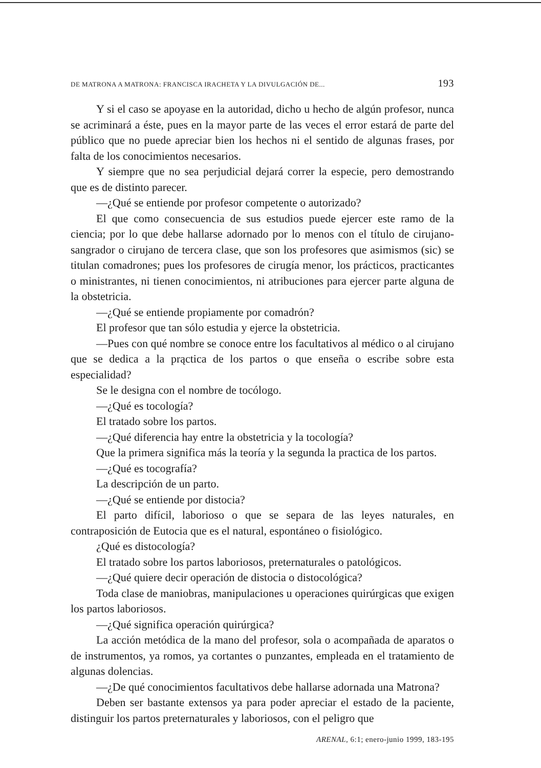DE MATRONA A MATRONA: FRANCISCA IRACHETA Y LA DIVULGACIÓN DE... 193
Y si el caso se apoyase en la autoridad, dicho u hecho de algún profesor, nunca se acriminará a éste, pues en la mayor parte de las veces el error estará de parte del público que no puede apreciar bien los hechos ni el sentido de algunas frases, por falta de los conocimientos necesarios.
Y siempre que no sea perjudicial dejará correr la especie, pero demostrando que es de distinto parecer.
—¿Qué se entiende por profesor competente o autorizado?
El que como consecuencia de sus estudios puede ejercer este ramo de la ciencia; por lo que debe hallarse adornado por lo menos con el título de cirujano-sangrador o cirujano de tercera clase, que son los profesores que asimismos (sic) se titulan comadrones; pues los profesores de cirugía menor, los prácticos, practicantes o ministrantes, ni tienen conocimientos, ni atribuciones para ejercer parte alguna de la obstetricia.
—¿Qué se entiende propiamente por comadrón?
El profesor que tan sólo estudia y ejerce la obstetricia.
—Pues con qué nombre se conoce entre los facultativos al médico o al cirujano que se dedica a la prąctica de los partos o que enseña o escribe sobre esta especialidad?
Se le designa con el nombre de tocólogo.
—¿Qué es tocología?
El tratado sobre los partos.
—¿Qué diferencia hay entre la obstetricia y la tocología?
Que la primera significa más la teoría y la segunda la practica de los partos.
—¿Qué es tocografía?
La descripción de un parto.
—¿Qué se entiende por distocia?
El parto difícil, laborioso o que se separa de las leyes naturales, en contraposición de Eutocia que es el natural, espontáneo o fisiológico.
¿Qué es distocología?
El tratado sobre los partos laboriosos, preternaturales o patológicos.
—¿Qué quiere decir operación de distocia o distocológica?
Toda clase de maniobras, manipulaciones u operaciones quirúrgicas que exigen los partos laboriosos.
—¿Qué significa operación quirúrgica?
La acción metódica de la mano del profesor, sola o acompañada de aparatos o de instrumentos, ya romos, ya cortantes o punzantes, empleada en el tratamiento de algunas dolencias.
—¿De qué conocimientos facultativos debe hallarse adornada una Matrona?
Deben ser bastante extensos ya para poder apreciar el estado de la paciente, distinguir los partos preternaturales y laboriosos, con el peligro que
ARENAL, 6:1; enero-junio 1999, 183-195